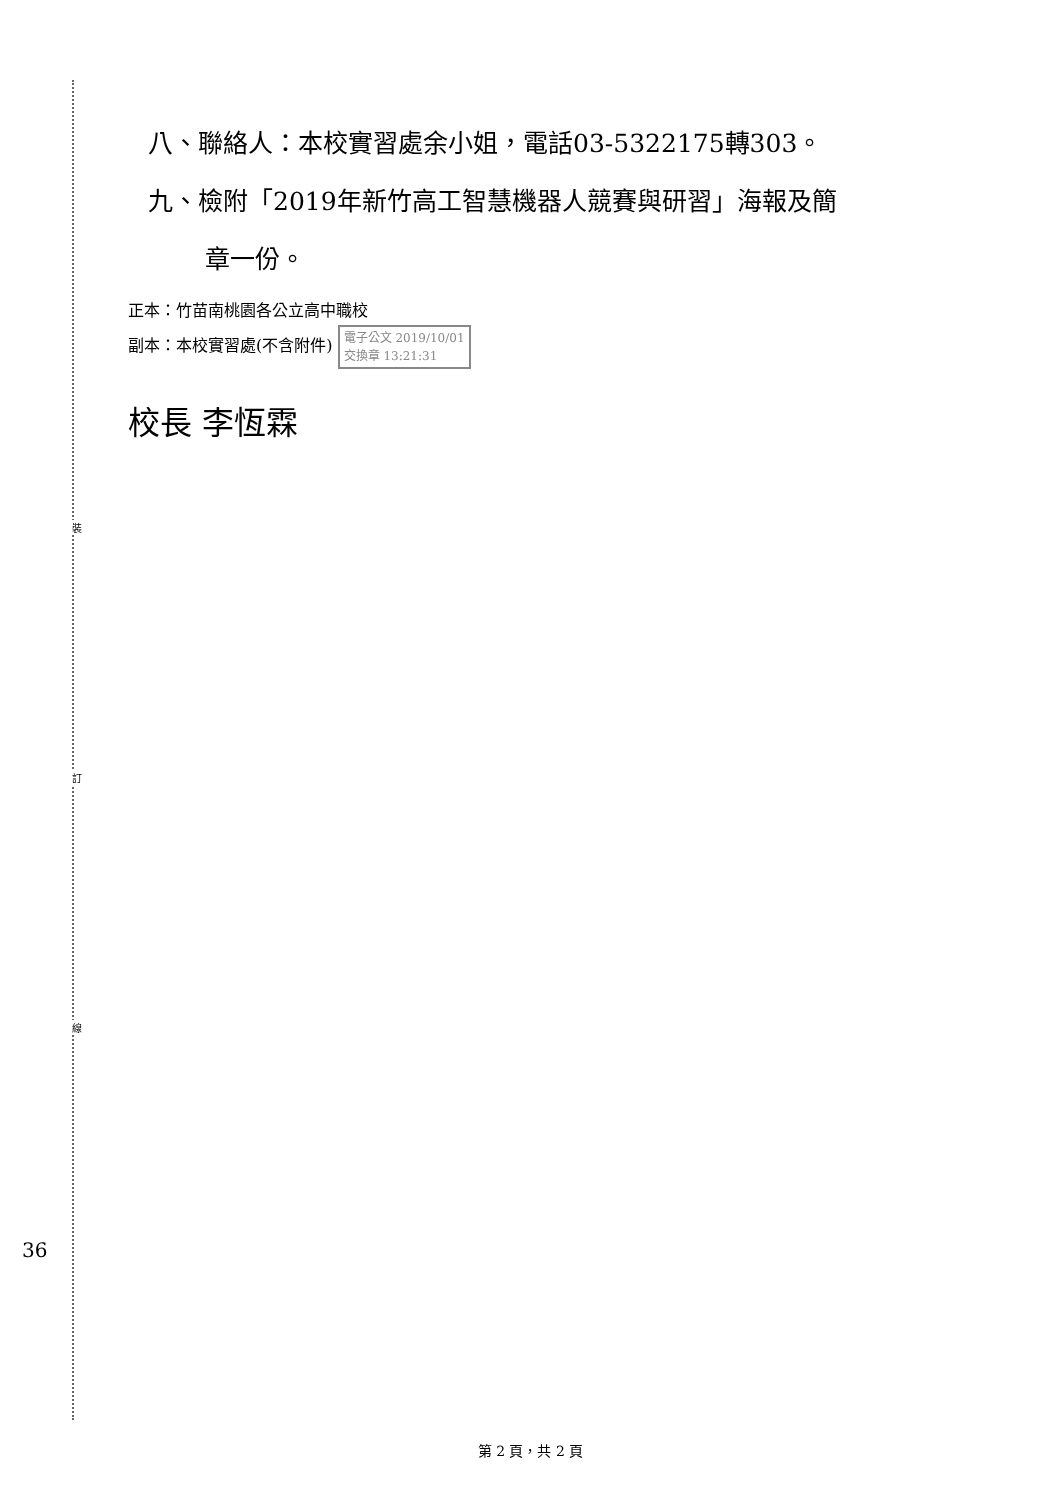裝
訂
線
八、聯絡人：本校實習處余小姐，電話03-5322175轉303。
九、檢附「2019年新竹高工智慧機器人競賽與研習」海報及簡
章一份。
正本：竹苗南桃園各公立高中職校
副本：本校實習處(不含附件) 電子公文 2019/10/01
交換章 13:21:31
校長 李恆霖
36
第 2 頁，共 2 頁